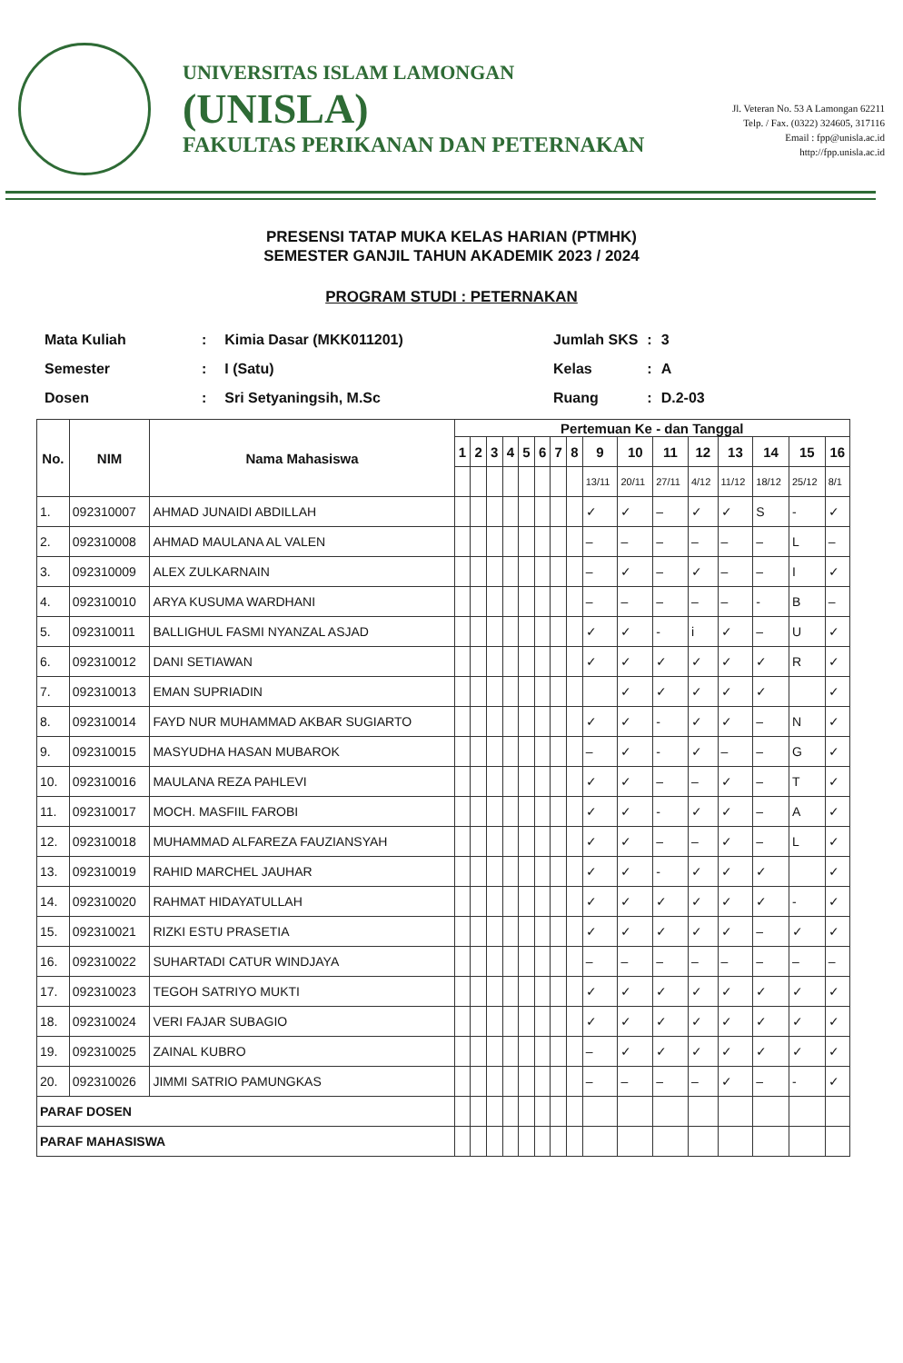UNIVERSITAS ISLAM LAMONGAN
(UNISLA)
FAKULTAS PERIKANAN DAN PETERNAKAN
Jl. Veteran No. 53 A Lamongan 62211
Telp. / Fax. (0322) 324605, 317116
Email : fpp@unisla.ac.id
http://fpp.unisla.ac.id
PRESENSI TATAP MUKA KELAS HARIAN (PTMHK)
SEMESTER GANJIL TAHUN AKADEMIK 2023 / 2024
PROGRAM STUDI : PETERNAKAN
| Mata Kuliah | : | Kimia Dasar (MKK011201) |
| Semester | : | I (Satu) |
| Dosen | : | Sri Setyaningsih, M.Sc |
| Jumlah SKS | : | 3 |
| Kelas | : | A |
| Ruang | : | D.2-03 |
| No. | NIM | Nama Mahasiswa | Pertemuan Ke - dan Tanggal | | | | | | | | | | | | | | | |
| --- | --- | --- | --- | --- | --- | --- | --- | --- | --- | --- | --- | --- | --- | --- | --- | --- | --- | --- |
| | | | 1 | 2 | 3 | 4 | 5 | 6 | 7 | 8 | 9 | 10 | 11 | 12 | 13 | 14 | 15 | 16 |
| | | | | | | | | | | | 13/11 | 20/11 | 27/11 | 4/12 | 11/12 | 18/12 | 25/12 | 8/1 |
| 1. | 092310007 | AHMAD JUNAIDI ABDILLAH | | | | | | | | | ✓ | ✓ | – | ✓ | ✓ | S | - | ✓ |
| 2. | 092310008 | AHMAD MAULANA AL VALEN | | | | | | | | | – | – | – | – | – | – | L | – |
| 3. | 092310009 | ALEX ZULKARNAIN | | | | | | | | | – | ✓ | – | ✓ | – | – | I | ✓ |
| 4. | 092310010 | ARYA KUSUMA WARDHANI | | | | | | | | | – | – | – | – | – | - | B | – |
| 5. | 092310011 | BALLIGHUL FASMI NYANZAL ASJAD | | | | | | | | | ✓ | ✓ | - | i | ✓ | – | U | ✓ |
| 6. | 092310012 | DANI SETIAWAN | | | | | | | | | ✓ | ✓ | ✓ | ✓ | ✓ | ✓ | R | ✓ |
| 7. | 092310013 | EMAN SUPRIADIN | | | | | | | | | | ✓ | ✓ | ✓ | ✓ | ✓ | | ✓ |
| 8. | 092310014 | FAYD NUR MUHAMMAD AKBAR SUGIARTO | | | | | | | | | ✓ | ✓ | - | ✓ | ✓ | – | N | ✓ |
| 9. | 092310015 | MASYUDHA HASAN MUBAROK | | | | | | | | | – | ✓ | - | ✓ | – | – | G | ✓ |
| 10. | 092310016 | MAULANA REZA PAHLEVI | | | | | | | | | ✓ | ✓ | – | – | ✓ | – | T | ✓ |
| 11. | 092310017 | MOCH. MASFIIL FAROBI | | | | | | | | | ✓ | ✓ | - | ✓ | ✓ | – | A | ✓ |
| 12. | 092310018 | MUHAMMAD ALFAREZA FAUZIANSYAH | | | | | | | | | ✓ | ✓ | – | – | ✓ | – | L | ✓ |
| 13. | 092310019 | RAHID MARCHEL JAUHAR | | | | | | | | | ✓ | ✓ | - | ✓ | ✓ | ✓ | | ✓ |
| 14. | 092310020 | RAHMAT HIDAYATULLAH | | | | | | | | | ✓ | ✓ | ✓ | ✓ | ✓ | ✓ | - | ✓ |
| 15. | 092310021 | RIZKI ESTU PRASETIA | | | | | | | | | ✓ | ✓ | ✓ | ✓ | ✓ | – | ✓ | ✓ |
| 16. | 092310022 | SUHARTADI CATUR WINDJAYA | | | | | | | | | – | – | – | – | – | – | – | – |
| 17. | 092310023 | TEGOH SATRIYO MUKTI | | | | | | | | | ✓ | ✓ | ✓ | ✓ | ✓ | ✓ | ✓ | ✓ |
| 18. | 092310024 | VERI FAJAR SUBAGIO | | | | | | | | | ✓ | ✓ | ✓ | ✓ | ✓ | ✓ | ✓ | ✓ |
| 19. | 092310025 | ZAINAL KUBRO | | | | | | | | | – | ✓ | ✓ | ✓ | ✓ | ✓ | ✓ | ✓ |
| 20. | 092310026 | JIMMI SATRIO PAMUNGKAS | | | | | | | | | – | – | – | – | ✓ | – | - | ✓ |
| PARAF DOSEN | | | | | | | | | | | | | | | | | | |
| PARAF MAHASISWA | | | | | | | | | | | | | | | | | | |